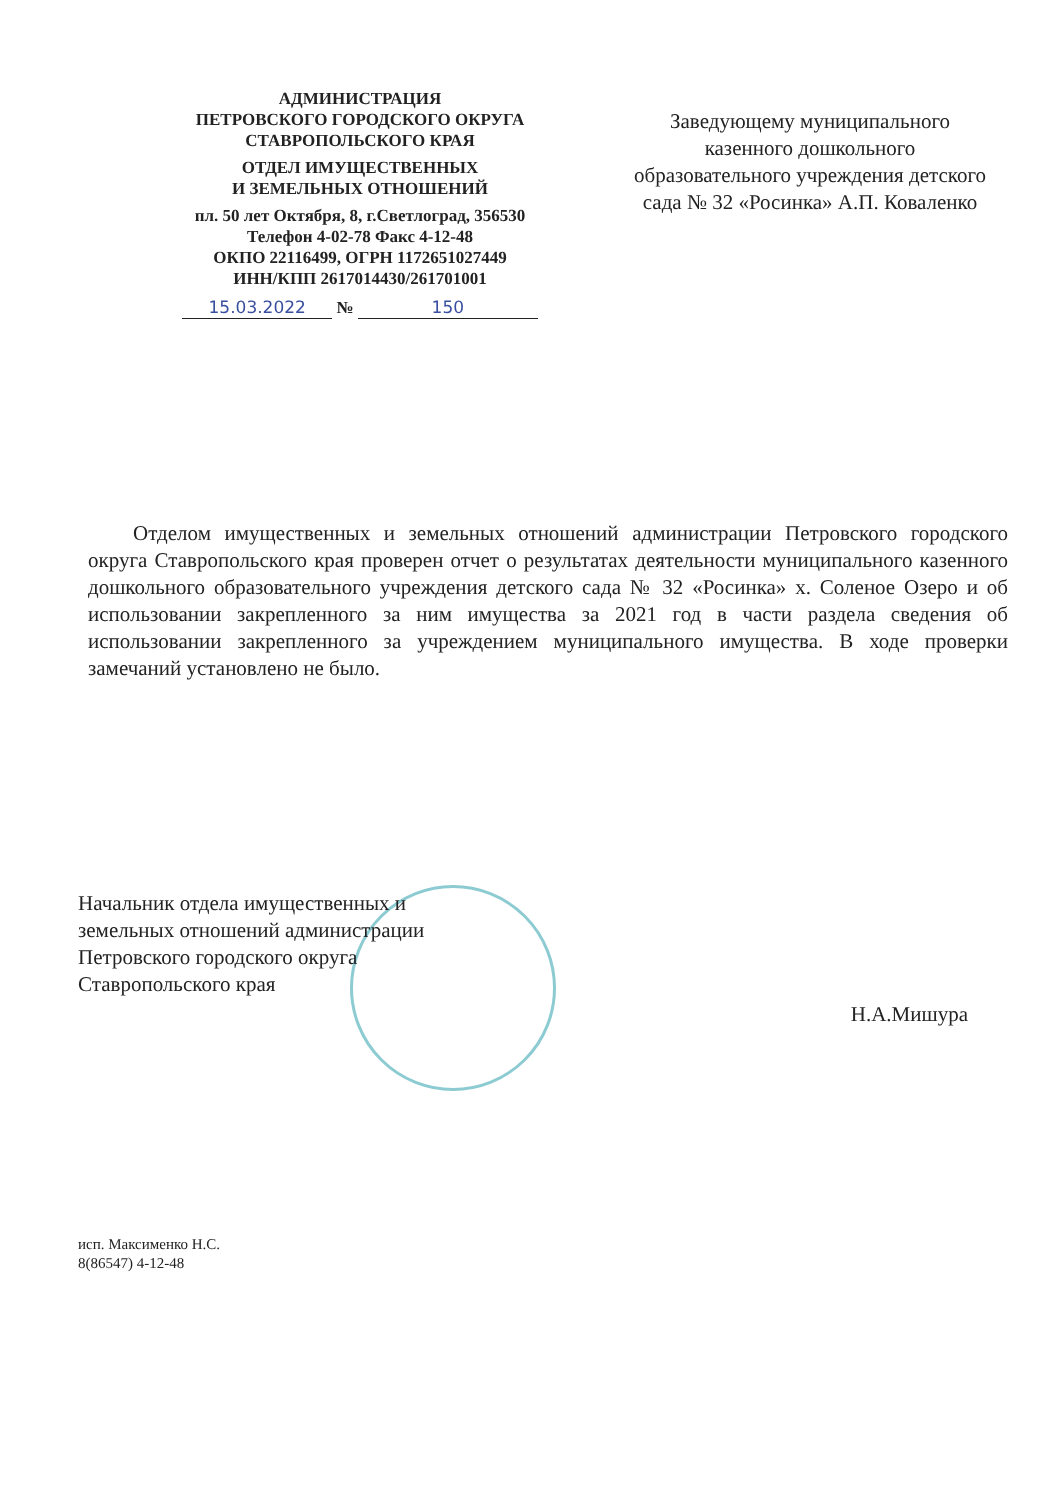АДМИНИСТРАЦИЯ
ПЕТРОВСКОГО ГОРОДСКОГО ОКРУГА
СТАВРОПОЛЬСКОГО КРАЯ
ОТДЕЛ ИМУЩЕСТВЕННЫХ
И ЗЕМЕЛЬНЫХ ОТНОШЕНИЙ
пл. 50 лет Октября, 8, г.Светлоград, 356530
Телефон 4-02-78 Факс 4-12-48
ОКПО 22116499, ОГРН 1172651027449
ИНН/КПП 2617014430/261701001
15.03.2022 № 150
Заведующему муниципального казенного дошкольного образовательного учреждения детского сада № 32 «Росинка» А.П. Коваленко
Отделом имущественных и земельных отношений администрации Петровского городского округа Ставропольского края проверен отчет о результатах деятельности муниципального казенного дошкольного образовательного учреждения детского сада № 32 «Росинка» х. Соленое Озеро и об использовании закрепленного за ним имущества за 2021 год в части раздела сведения об использовании закрепленного за учреждением муниципального имущества. В ходе проверки замечаний установлено не было.
Начальник отдела имущественных и
земельных отношений администрации
Петровского городского округа
Ставропольского края
Н.А.Мишура
исп. Максименко Н.С.
8(86547) 4-12-48